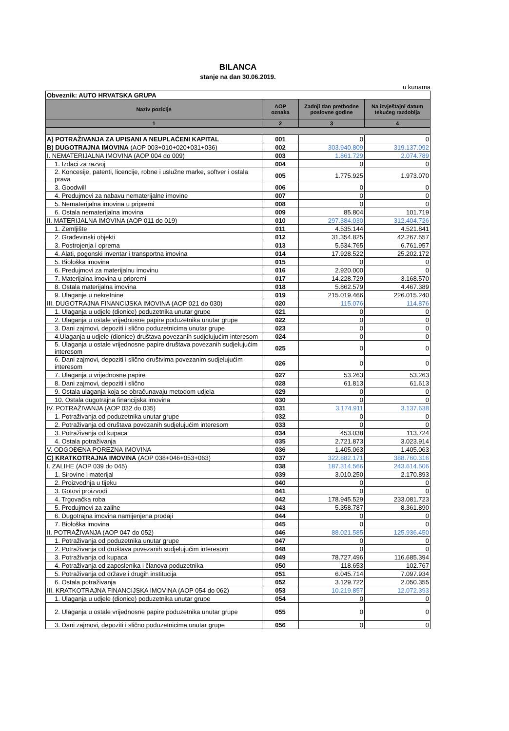BILANCA
stanje na dan 30.06.2019.
u kunama
| Obveznik: AUTO HRVATSKA GRUPA | | | |
| Naziv pozicije | AOP oznaka | Zadnji dan prethodne poslovne godine | Na izvještajni datum tekućeg razdoblja |
| 1 | 2 | 3 | 4 |
| A) POTRAŽIVANJA ZA UPISANI A NEUPLAĆENI KAPITAL | 001 | 0 | 0 |
| B) DUGOTRAJNA IMOVINA (AOP 003+010+020+031+036) | 002 | 303.940.809 | 319.137.092 |
| I. NEMATERIJALNA IMOVINA (AOP 004 do 009) | 003 | 1.861.729 | 2.074.789 |
| 1. Izdaci za razvoj | 004 | 0 | 0 |
| 2. Koncesije, patenti, licencije, robne i uslužne marke, softver i ostala prava | 005 | 1.775.925 | 1.973.070 |
| 3. Goodwill | 006 | 0 | 0 |
| 4. Predujmovi za nabavu nematerijalne imovine | 007 | 0 | 0 |
| 5. Nematerijalna imovina u pripremi | 008 | 0 | 0 |
| 6. Ostala nematerijalna imovina | 009 | 85.804 | 101.719 |
| II. MATERIJALNA IMOVINA (AOP 011 do 019) | 010 | 297.384.030 | 312.404.726 |
| 1. Zemljište | 011 | 4.535.144 | 4.521.841 |
| 2. Građevinski objekti | 012 | 31.354.825 | 42.267.557 |
| 3. Postrojenja i oprema | 013 | 5.534.765 | 6.761.957 |
| 4. Alati, pogonski inventar i transportna imovina | 014 | 17.928.522 | 25.202.172 |
| 5. Biološka imovina | 015 | 0 | 0 |
| 6. Predujmovi za materijalnu imovinu | 016 | 2.920.000 | 0 |
| 7. Materijalna imovina u pripremi | 017 | 14.228.729 | 3.168.570 |
| 8. Ostala materijalna imovina | 018 | 5.862.579 | 4.467.389 |
| 9. Ulaganje u nekretnine | 019 | 215.019.466 | 226.015.240 |
| III. DUGOTRAJNA FINANCIJSKA IMOVINA (AOP 021 do 030) | 020 | 115.076 | 114.876 |
| 1. Ulaganja u udjele (dionice) poduzetnika unutar grupe | 021 | 0 | 0 |
| 2. Ulaganja u ostale vrijednosne papire poduzetnika unutar grupe | 022 | 0 | 0 |
| 3. Dani zajmovi, depoziti i slično poduzetnicima unutar grupe | 023 | 0 | 0 |
| 4.Ulaganja u udjele (dionice) društava povezanih sudjelujućim interesom | 024 | 0 | 0 |
| 5. Ulaganja u ostale vrijednosne papire društava povezanih sudjelujućim interesom | 025 | 0 | 0 |
| 6. Dani zajmovi, depoziti i slično društvima povezanim sudjelujućim interesom | 026 | 0 | 0 |
| 7. Ulaganja u vrijednosne papire | 027 | 53.263 | 53.263 |
| 8. Dani zajmovi, depoziti i slično | 028 | 61.813 | 61.613 |
| 9. Ostala ulaganja koja se obračunavaju metodom udjela | 029 | 0 | 0 |
| 10. Ostala dugotrajna financijska imovina | 030 | 0 | 0 |
| IV. POTRAŽIVANJA (AOP 032 do 035) | 031 | 3.174.911 | 3.137.638 |
| 1. Potraživanja od poduzetnika unutar grupe | 032 | 0 | 0 |
| 2. Potraživanja od društava povezanih sudjelujućim interesom | 033 | 0 | 0 |
| 3. Potraživanja od kupaca | 034 | 453.038 | 113.724 |
| 4. Ostala potraživanja | 035 | 2.721.873 | 3.023.914 |
| V. ODGOĐENA POREZNA IMOVINA | 036 | 1.405.063 | 1.405.063 |
| C) KRATKOTRAJNA IMOVINA (AOP 038+046+053+063) | 037 | 322.882.171 | 388.760.316 |
| I. ZALIHE (AOP 039 do 045) | 038 | 187.314.566 | 243.614.506 |
| 1. Sirovine i materijal | 039 | 3.010.250 | 2.170.893 |
| 2. Proizvodnja u tijeku | 040 | 0 | 0 |
| 3. Gotovi proizvodi | 041 | 0 | 0 |
| 4. Trgovačka roba | 042 | 178.945.529 | 233.081.723 |
| 5. Predujmovi za zalihe | 043 | 5.358.787 | 8.361.890 |
| 6. Dugotrajna imovina namijenjena prodaji | 044 | 0 | 0 |
| 7. Biološka imovina | 045 | 0 | 0 |
| II. POTRAŽIVANJA (AOP 047 do 052) | 046 | 88.021.585 | 125.936.450 |
| 1. Potraživanja od poduzetnika unutar grupe | 047 | 0 | 0 |
| 2. Potraživanja od društava povezanih sudjelujućim interesom | 048 | 0 | 0 |
| 3. Potraživanja od kupaca | 049 | 78.727.496 | 116.685.394 |
| 4. Potraživanja od zaposlenika i članova poduzetnika | 050 | 118.653 | 102.767 |
| 5. Potraživanja od države i drugih institucija | 051 | 6.045.714 | 7.097.934 |
| 6. Ostala potraživanja | 052 | 3.129.722 | 2.050.355 |
| III. KRATKOTRAJNA FINANCIJSKA IMOVINA (AOP 054 do 062) | 053 | 10.219.857 | 12.072.393 |
| 1. Ulaganja u udjele (dionice) poduzetnika unutar grupe | 054 | 0 | 0 |
| 2. Ulaganja u ostale vrijednosne papire poduzetnika unutar grupe | 055 | 0 | 0 |
| 3. Dani zajmovi, depoziti i slično poduzetnicima unutar grupe | 056 | 0 | 0 |